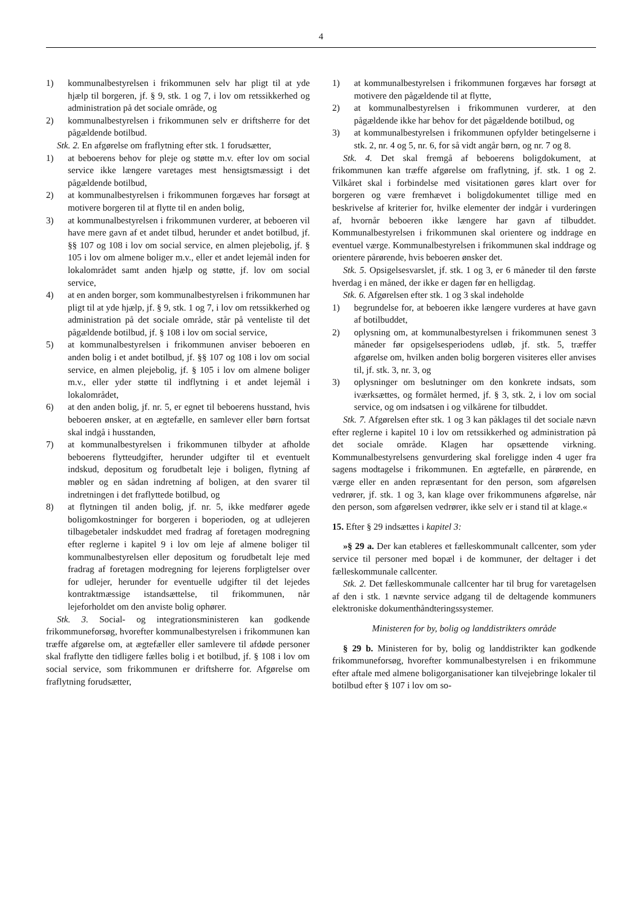4
1) kommunalbestyrelsen i frikommunen selv har pligt til at yde hjælp til borgeren, jf. § 9, stk. 1 og 7, i lov om retssikkerhed og administration på det sociale område, og
2) kommunalbestyrelsen i frikommunen selv er driftsherre for det pågældende botilbud.
Stk. 2. En afgørelse om fraflytning efter stk. 1 forudsætter,
1) at beboerens behov for pleje og støtte m.v. efter lov om social service ikke længere varetages mest hensigtsmæssigt i det pågældende botilbud,
2) at kommunalbestyrelsen i frikommunen forgæves har forsøgt at motivere borgeren til at flytte til en anden bolig,
3) at kommunalbestyrelsen i frikommunen vurderer, at beboeren vil have mere gavn af et andet tilbud, herunder et andet botilbud, jf. §§ 107 og 108 i lov om social service, en almen plejebolig, jf. § 105 i lov om almene boliger m.v., eller et andet lejemål inden for lokalområdet samt anden hjælp og støtte, jf. lov om social service,
4) at en anden borger, som kommunalbestyrelsen i frikommunen har pligt til at yde hjælp, jf. § 9, stk. 1 og 7, i lov om retssikkerhed og administration på det sociale område, står på venteliste til det pågældende botilbud, jf. § 108 i lov om social service,
5) at kommunalbestyrelsen i frikommunen anviser beboeren en anden bolig i et andet botilbud, jf. §§ 107 og 108 i lov om social service, en almen plejebolig, jf. § 105 i lov om almene boliger m.v., eller yder støtte til indflytning i et andet lejemål i lokalområdet,
6) at den anden bolig, jf. nr. 5, er egnet til beboerens husstand, hvis beboeren ønsker, at en ægtefælle, en samlever eller børn fortsat skal indgå i husstanden,
7) at kommunalbestyrelsen i frikommunen tilbyder at afholde beboerens flytteudgifter, herunder udgifter til et eventuelt indskud, depositum og forudbetalt leje i boligen, flytning af møbler og en sådan indretning af boligen, at den svarer til indretningen i det fraflyttede botilbud, og
8) at flytningen til anden bolig, jf. nr. 5, ikke medfører øgede boligomkostninger for borgeren i boperioden, og at udlejeren tilbagebetaler indskuddet med fradrag af foretagen modregning efter reglerne i kapitel 9 i lov om leje af almene boliger til kommunalbestyrelsen eller depositum og forudbetalt leje med fradrag af foretagen modregning for lejerens forpligtelser over for udlejer, herunder for eventuelle udgifter til det lejedes kontraktmæssige istandsættelse, til frikommunen, når lejeforholdet om den anviste bolig ophører.
Stk. 3. Social- og integrationsministeren kan godkende frikommuneforsøg, hvorefter kommunalbestyrelsen i frikommunen kan træffe afgørelse om, at ægtefæller eller samlevere til afdøde personer skal fraflytte den tidligere fælles bolig i et botilbud, jf. § 108 i lov om social service, som frikommunen er driftsherre for. Afgørelse om fraflytning forudsætter,
1) at kommunalbestyrelsen i frikommunen forgæves har forsøgt at motivere den pågældende til at flytte,
2) at kommunalbestyrelsen i frikommunen vurderer, at den pågældende ikke har behov for det pågældende botilbud, og
3) at kommunalbestyrelsen i frikommunen opfylder betingelserne i stk. 2, nr. 4 og 5, nr. 6, for så vidt angår børn, og nr. 7 og 8.
Stk. 4. Det skal fremgå af beboerens boligdokument, at frikommunen kan træffe afgørelse om fraflytning, jf. stk. 1 og 2. Vilkåret skal i forbindelse med visitationen gøres klart over for borgeren og være fremhævet i boligdokumentet tillige med en beskrivelse af kriterier for, hvilke elementer der indgår i vurderingen af, hvornår beboeren ikke længere har gavn af tilbuddet. Kommunalbestyrelsen i frikommunen skal orientere og inddrage en eventuel værge. Kommunalbestyrelsen i frikommunen skal inddrage og orientere pårørende, hvis beboeren ønsker det.
Stk. 5. Opsigelsesvarslet, jf. stk. 1 og 3, er 6 måneder til den første hverdag i en måned, der ikke er dagen før en helligdag.
Stk. 6. Afgørelsen efter stk. 1 og 3 skal indeholde
1) begrundelse for, at beboeren ikke længere vurderes at have gavn af botilbuddet,
2) oplysning om, at kommunalbestyrelsen i frikommunen senest 3 måneder før opsigelsesperiodens udløb, jf. stk. 5, træffer afgørelse om, hvilken anden bolig borgeren visiteres eller anvises til, jf. stk. 3, nr. 3, og
3) oplysninger om beslutninger om den konkrete indsats, som iværksættes, og formålet hermed, jf. § 3, stk. 2, i lov om social service, og om indsatsen i og vilkårene for tilbuddet.
Stk. 7. Afgørelsen efter stk. 1 og 3 kan påklages til det sociale nævn efter reglerne i kapitel 10 i lov om retssikkerhed og administration på det sociale område. Klagen har opsættende virkning. Kommunalbestyrelsens genvurdering skal foreligge inden 4 uger fra sagens modtagelse i frikommunen. En ægtefælle, en pårørende, en værge eller en anden repræsentant for den person, som afgørelsen vedrører, jf. stk. 1 og 3, kan klage over frikommunens afgørelse, når den person, som afgørelsen vedrører, ikke selv er i stand til at klage.«
15. Efter § 29 indsættes i kapitel 3:
»§ 29 a. Der kan etableres et fælleskommunalt callcenter, som yder service til personer med bopæl i de kommuner, der deltager i det fælleskommunale callcenter.
Stk. 2. Det fælleskommunale callcenter har til brug for varetagelsen af den i stk. 1 nævnte service adgang til de deltagende kommuners elektroniske dokumenthåndteringssystemer.
Ministeren for by, bolig og landdistrikters område
§ 29 b. Ministeren for by, bolig og landdistrikter kan godkende frikommuneforsøg, hvorefter kommunalbestyrelsen i en frikommune efter aftale med almene boligorganisationer kan tilvejebringe lokaler til botilbud efter § 107 i lov om so-